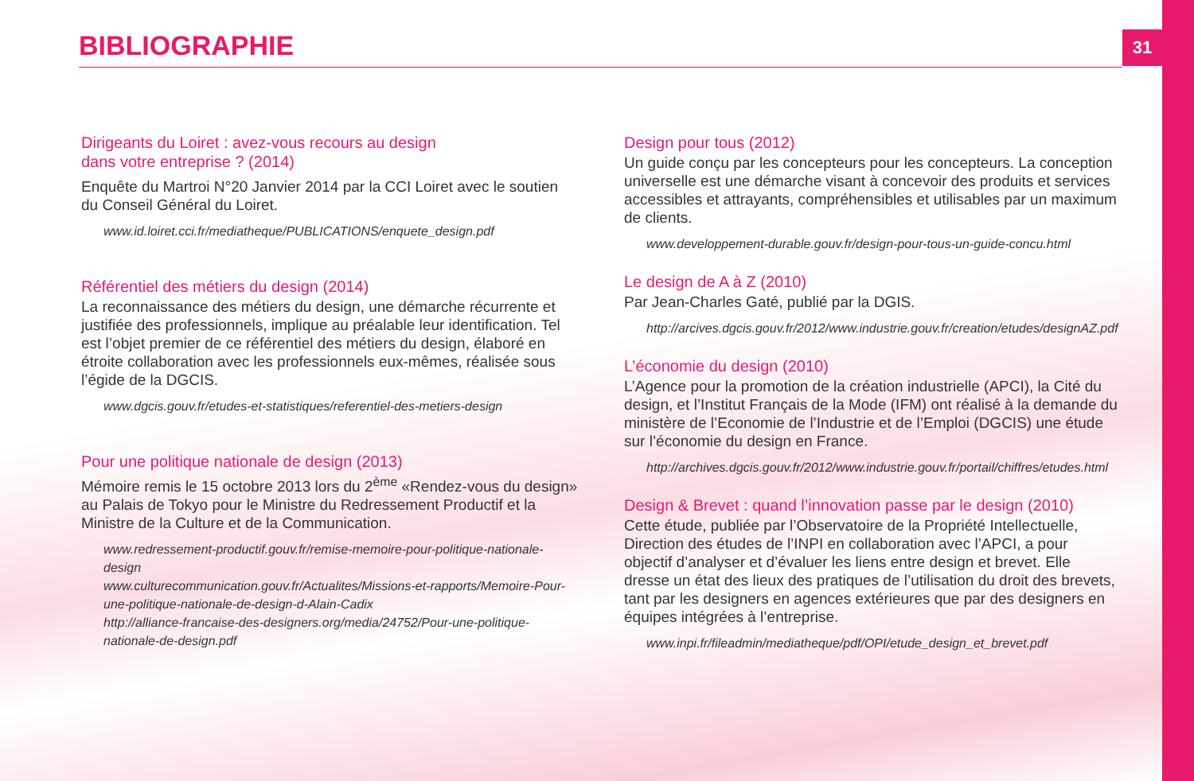BIBLIOGRAPHIE
31
Dirigeants du Loiret : avez-vous recours au design
dans votre entreprise ? (2014)
Enquête du Martroi N°20 Janvier 2014 par la CCI Loiret avec le soutien du Conseil Général du Loiret.
www.id.loiret.cci.fr/mediatheque/PUBLICATIONS/enquete_design.pdf
Référentiel des métiers du design (2014)
La reconnaissance des métiers du design, une démarche récurrente et justifiée des professionnels, implique au préalable leur identification. Tel est l’objet premier de ce référentiel des métiers du design, élaboré en étroite collaboration avec les professionnels eux-mêmes, réalisée sous l’égide de la DGCIS.
www.dgcis.gouv.fr/etudes-et-statistiques/referentiel-des-metiers-design
Pour une politique nationale de design (2013)
Mémoire remis le 15 octobre 2013 lors du 2<sup>ème</sup> «Rendez-vous du design» au Palais de Tokyo pour le Ministre du Redressement Productif et la Ministre de la Culture et de la Communication.
www.redressement-productif.gouv.fr/remise-memoire-pour-politique-nationale-design
www.culturecommunication.gouv.fr/Actualites/Missions-et-rapports/Memoire-Pour-une-politique-nationale-de-design-d-Alain-Cadix
http://alliance-francaise-des-designers.org/media/24752/Pour-une-politique-nationale-de-design.pdf
Design pour tous (2012)
Un guide conçu par les concepteurs pour les concepteurs. La conception universelle est une démarche visant à concevoir des produits et services accessibles et attrayants, compréhensibles et utilisables par un maximum de clients.
www.developpement-durable.gouv.fr/design-pour-tous-un-guide-concu.html
Le design de A à Z (2010)
Par Jean-Charles Gaté, publié par la DGIS.
http://arcives.dgcis.gouv.fr/2012/www.industrie.gouv.fr/creation/etudes/designAZ.pdf
L’économie du design (2010)
L’Agence pour la promotion de la création industrielle (APCI), la Cité du design, et l’Institut Français de la Mode (IFM) ont réalisé à la demande du ministère de l’Economie de l’Industrie et de l’Emploi (DGCIS) une étude sur l’économie du design en France.
http://archives.dgcis.gouv.fr/2012/www.industrie.gouv.fr/portail/chiffres/etudes.html
Design & Brevet : quand l’innovation passe par le design (2010)
Cette étude, publiée par l’Observatoire de la Propriété Intellectuelle, Direction des études de l’INPI en collaboration avec l’APCI, a pour objectif d’analyser et d’évaluer les liens entre design et brevet. Elle dresse un état des lieux des pratiques de l’utilisation du droit des brevets, tant par les designers en agences extérieures que par des designers en équipes intégrées à l’entreprise.
www.inpi.fr/fileadmin/mediatheque/pdf/OPI/etude_design_et_brevet.pdf